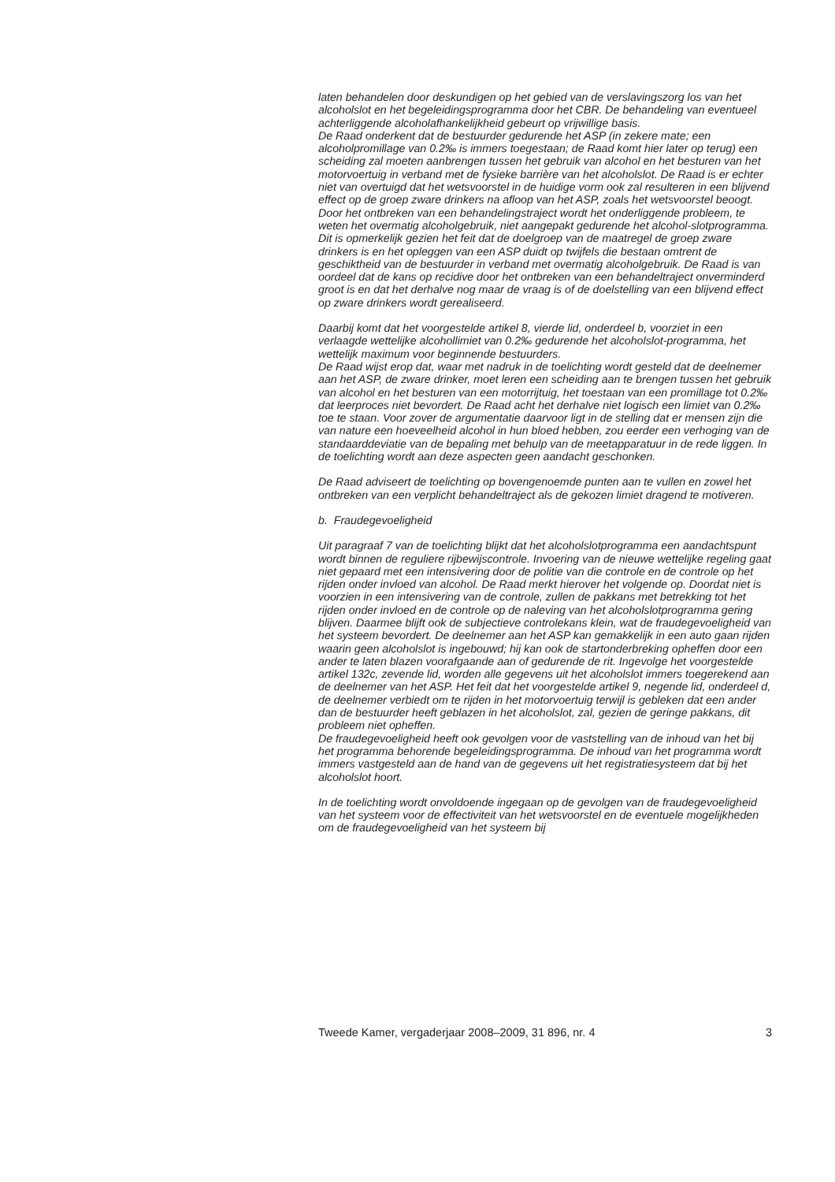laten behandelen door deskundigen op het gebied van de verslavingszorg los van het alcoholslot en het begeleidingsprogramma door het CBR. De behandeling van eventueel achterliggende alcoholafhankelijkheid gebeurt op vrijwillige basis.
De Raad onderkent dat de bestuurder gedurende het ASP (in zekere mate; een alcoholpromillage van 0.2‰ is immers toegestaan; de Raad komt hier later op terug) een scheiding zal moeten aanbrengen tussen het gebruik van alcohol en het besturen van het motorvoertuig in verband met de fysieke barrière van het alcoholslot. De Raad is er echter niet van overtuigd dat het wetsvoorstel in de huidige vorm ook zal resulteren in een blijvend effect op de groep zware drinkers na afloop van het ASP, zoals het wetsvoorstel beoogt. Door het ontbreken van een behandelingstraject wordt het onderliggende probleem, te weten het overmatig alcoholgebruik, niet aangepakt gedurende het alcohol-slotprogramma. Dit is opmerkelijk gezien het feit dat de doelgroep van de maatregel de groep zware drinkers is en het opleggen van een ASP duidt op twijfels die bestaan omtrent de geschiktheid van de bestuurder in verband met overmatig alcoholgebruik. De Raad is van oordeel dat de kans op recidive door het ontbreken van een behandeltraject onverminderd groot is en dat het derhalve nog maar de vraag is of de doelstelling van een blijvend effect op zware drinkers wordt gerealiseerd.
Daarbij komt dat het voorgestelde artikel 8, vierde lid, onderdeel b, voorziet in een verlaagde wettelijke alcohollimiet van 0.2‰ gedurende het alcoholslot-programma, het wettelijk maximum voor beginnende bestuurders.
De Raad wijst erop dat, waar met nadruk in de toelichting wordt gesteld dat de deelnemer aan het ASP, de zware drinker, moet leren een scheiding aan te brengen tussen het gebruik van alcohol en het besturen van een motorrijtuig, het toestaan van een promillage tot 0.2‰ dat leerproces niet bevordert. De Raad acht het derhalve niet logisch een limiet van 0.2‰ toe te staan. Voor zover de argumentatie daarvoor ligt in de stelling dat er mensen zijn die van nature een hoeveelheid alcohol in hun bloed hebben, zou eerder een verhoging van de standaarddeviatie van de bepaling met behulp van de meetapparatuur in de rede liggen. In de toelichting wordt aan deze aspecten geen aandacht geschonken.
De Raad adviseert de toelichting op bovengenoemde punten aan te vullen en zowel het ontbreken van een verplicht behandeltraject als de gekozen limiet dragend te motiveren.
b. Fraudegevoeligheid
Uit paragraaf 7 van de toelichting blijkt dat het alcoholslotprogramma een aandachtspunt wordt binnen de reguliere rijbewijscontrole. Invoering van de nieuwe wettelijke regeling gaat niet gepaard met een intensivering door de politie van die controle en de controle op het rijden onder invloed van alcohol. De Raad merkt hierover het volgende op. Doordat niet is voorzien in een intensivering van de controle, zullen de pakkans met betrekking tot het rijden onder invloed en de controle op de naleving van het alcoholslotprogramma gering blijven. Daarmee blijft ook de subjectieve controlekans klein, wat de fraudegevoeligheid van het systeem bevordert. De deelnemer aan het ASP kan gemakkelijk in een auto gaan rijden waarin geen alcoholslot is ingebouwd; hij kan ook de startonderbreking opheffen door een ander te laten blazen voorafgaande aan of gedurende de rit. Ingevolge het voorgestelde artikel 132c, zevende lid, worden alle gegevens uit het alcoholslot immers toegerekend aan de deelnemer van het ASP. Het feit dat het voorgestelde artikel 9, negende lid, onderdeel d, de deelnemer verbiedt om te rijden in het motorvoertuig terwijl is gebleken dat een ander dan de bestuurder heeft geblazen in het alcoholslot, zal, gezien de geringe pakkans, dit probleem niet opheffen.
De fraudegevoeligheid heeft ook gevolgen voor de vaststelling van de inhoud van het bij het programma behorende begeleidingsprogramma. De inhoud van het programma wordt immers vastgesteld aan de hand van de gegevens uit het registratiesysteem dat bij het alcoholslot hoort.
In de toelichting wordt onvoldoende ingegaan op de gevolgen van de fraudegevoeligheid van het systeem voor de effectiviteit van het wetsvoorstel en de eventuele mogelijkheden om de fraudegevoeligheid van het systeem bij
Tweede Kamer, vergaderjaar 2008–2009, 31 896, nr. 4 3